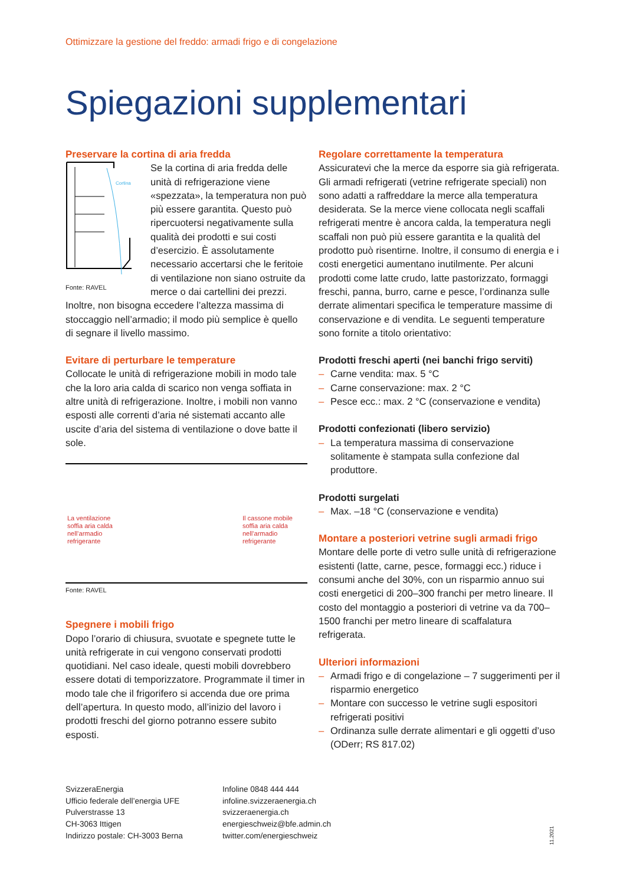Ottimizzare la gestione del freddo: armadi frigo e di congelazione
Spiegazioni supplementari
Preservare la cortina di aria fredda
Cortina
Fonte: RAVEL
Se la cortina di aria fredda delle unità di refrigerazione viene «spezzata», la temperatura non può più essere garantita. Questo può ripercuotersi negativamente sulla qualità dei prodotti e sui costi d’esercizio. È assolutamente necessario accertarsi che le feritoie di ventilazione non siano ostruite da merce o dai cartellini dei prezzi. Inoltre, non bisogna eccedere l’altezza massima di stoccaggio nell’armadio; il modo più semplice è quello di segnare il livello massimo.
Evitare di perturbare le temperature
Collocate le unità di refrigerazione mobili in modo tale che la loro aria calda di scarico non venga soffiata in altre unità di refrigerazione. Inoltre, i mobili non vanno esposti alle correnti d’aria né sistemati accanto alle uscite d’aria del sistema di ventilazione o dove batte il sole.
La ventilazione
soffia aria calda
nell’armadio
refrigerante
Il cassone mobile
soffia aria calda
nell’armadio
refrigerante
Fonte: RAVEL
Spegnere i mobili frigo
Dopo l’orario di chiusura, svuotate e spegnete tutte le unità refrigerate in cui vengono conservati prodotti quotidiani. Nel caso ideale, questi mobili dovrebbero essere dotati di temporizzatore. Programmate il timer in modo tale che il frigorifero si accenda due ore prima dell’apertura. In questo modo, all’inizio del lavoro i prodotti freschi del giorno potranno essere subito esposti.
Regolare correttamente la temperatura
Assicuratevi che la merce da esporre sia già refrigerata. Gli armadi refrigerati (vetrine refrigerate speciali) non sono adatti a raffreddare la merce alla temperatura desiderata. Se la merce viene collocata negli scaffali refrigerati mentre è ancora calda, la temperatura negli scaffali non può più essere garantita e la qualità del prodotto può risentirne. Inoltre, il consumo di energia e i costi energetici aumentano inutilmente. Per alcuni prodotti come latte crudo, latte pastorizzato, formaggi freschi, panna, burro, carne e pesce, l’ordinanza sulle derrate alimentari specifica le temperature massime di conservazione e di vendita. Le seguenti temperature sono fornite a titolo orientativo:
Prodotti freschi aperti (nei banchi frigo serviti)
– Carne vendita: max. 5 °C
– Carne conservazione: max. 2 °C
– Pesce ecc.: max. 2 °C (conservazione e vendita)
Prodotti confezionati (libero servizio)
– La temperatura massima di conservazione solitamente è stampata sulla confezione dal produttore.
Prodotti surgelati
– Max. –18 °C (conservazione e vendita)
Montare a posteriori vetrine sugli armadi frigo
Montare delle porte di vetro sulle unità di refrigerazione esistenti (latte, carne, pesce, formaggi ecc.) riduce i consumi anche del 30%, con un risparmio annuo sui costi energetici di 200–300 franchi per metro lineare. Il costo del montaggio a posteriori di vetrine va da 700–1500 franchi per metro lineare di scaffalatura refrigerata.
Ulteriori informazioni
– Armadi frigo e di congelazione – 7 suggerimenti per il risparmio energetico
– Montare con successo le vetrine sugli espositori refrigerati positivi
– Ordinanza sulle derrate alimentari e gli oggetti d’uso (ODerr; RS 817.02)
SvizzeraEnergia
Ufficio federale dell’energia UFE
Pulverstrasse 13
CH-3063 Ittigen
Indirizzo postale: CH-3003 Berna
Infoline 0848 444 444
infoline.svizzeraenergia.ch
svizzeraenergia.ch
energieschweiz@bfe.admin.ch
twitter.com/energieschweiz
11.2021